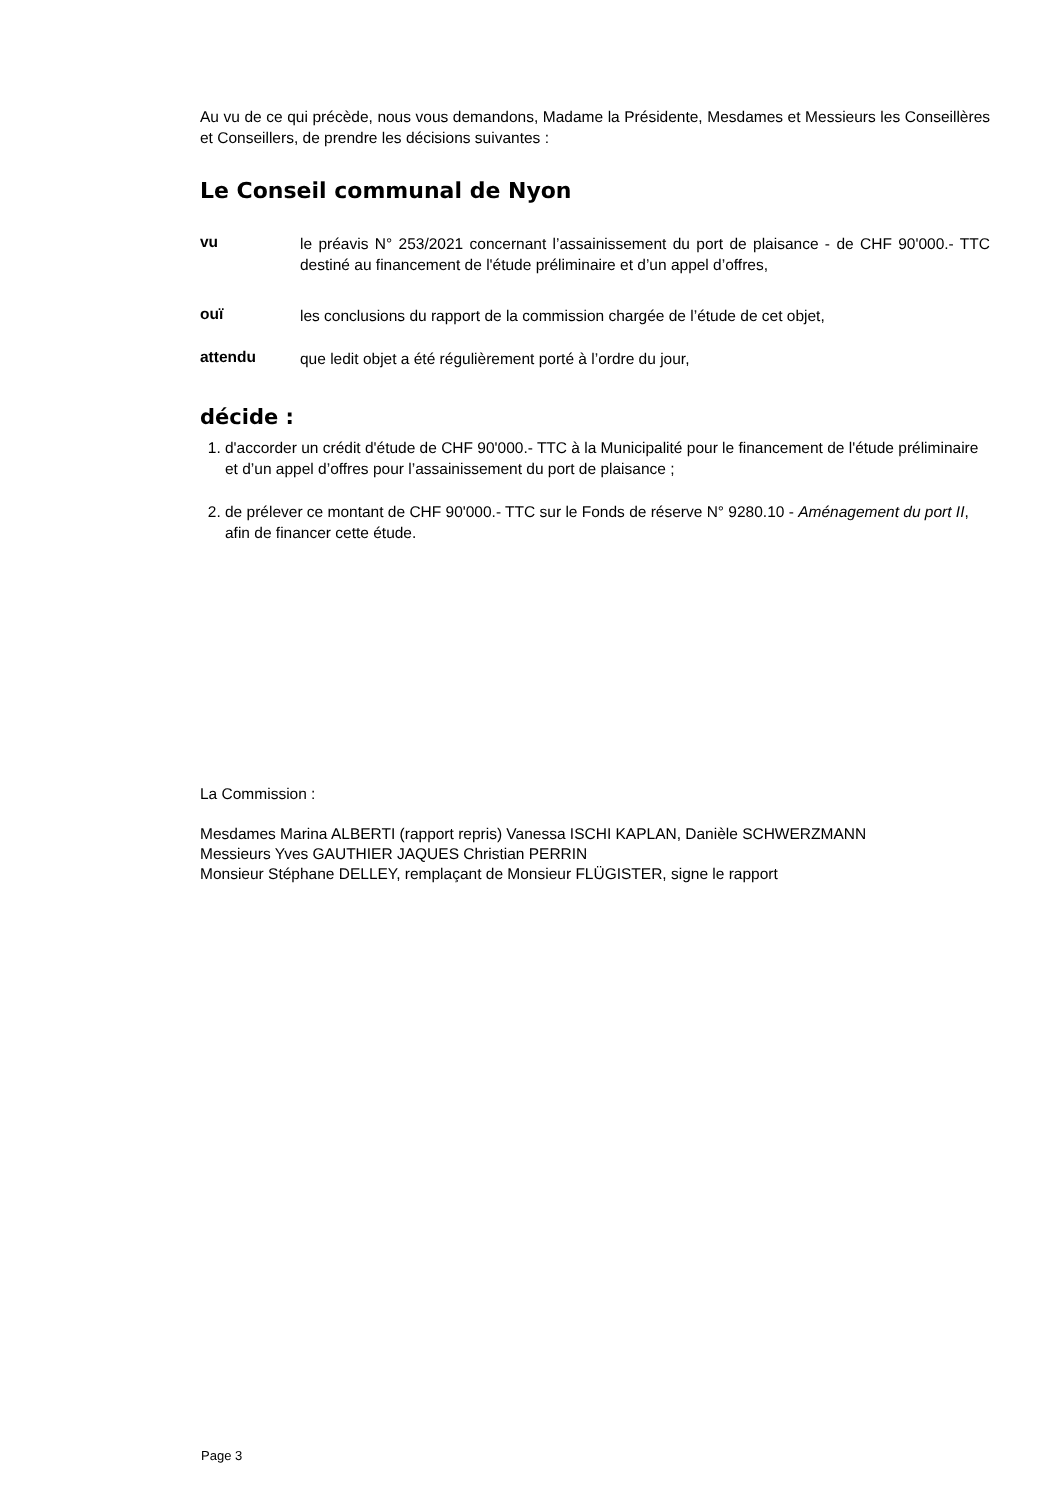Au vu de ce qui précède, nous vous demandons, Madame la Présidente, Mesdames et Messieurs les Conseillères et Conseillers, de prendre les décisions suivantes :
Le Conseil communal de Nyon
vu le préavis N° 253/2021 concernant l’assainissement du port de plaisance - de CHF 90'000.- TTC destiné au financement de l'étude préliminaire et d’un appel d’offres,
ouï les conclusions du rapport de la commission chargée de l’étude de cet objet,
attendu que ledit objet a été régulièrement porté à l’ordre du jour,
décide :
1. d'accorder un crédit d'étude de CHF 90'000.- TTC à la Municipalité pour le financement de l'étude préliminaire et d’un appel d’offres pour l’assainissement du port de plaisance ;
2. de prélever ce montant de CHF 90'000.- TTC sur le Fonds de réserve N° 9280.10 - Aménagement du port II, afin de financer cette étude.
La Commission :
Mesdames Marina ALBERTI (rapport repris) Vanessa ISCHI KAPLAN, Danièle SCHWERZMANN
Messieurs Yves GAUTHIER JAQUES Christian PERRIN
Monsieur Stéphane DELLEY, remplaçant de Monsieur FLÜGISTER, signe le rapport
Page 3